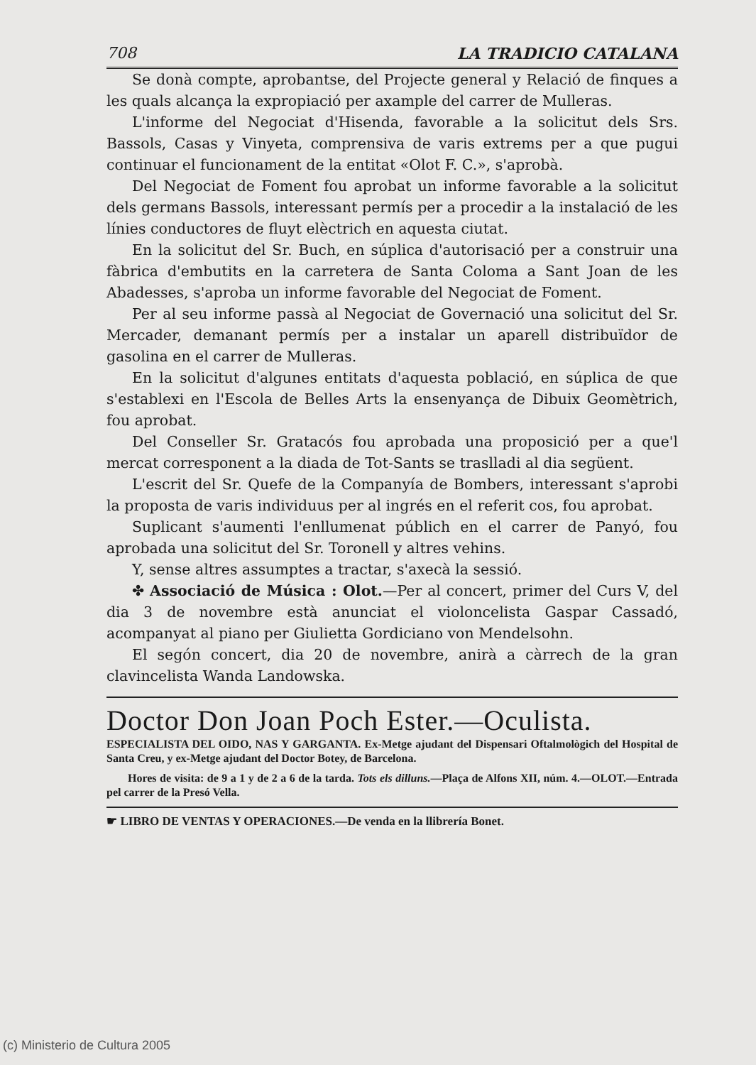708 LA TRADICIO CATALANA
Se donà compte, aprobantse, del Projecte general y Relació de finques a les quals alcança la expropiació per axample del carrer de Mulleras.
L'informe del Negociat d'Hisenda, favorable a la solicitut dels Srs. Bassols, Casas y Vinyeta, comprensiva de varis extrems per a que pugui continuar el funcionament de la entitat «Olot F. C.», s'aprobà.
Del Negociat de Foment fou aprobat un informe favorable a la solicitut dels germans Bassols, interessant permís per a procedir a la instalació de les línies conductores de fluyt elèctrich en aquesta ciutat.
En la solicitut del Sr. Buch, en súplica d'autorisació per a construir una fàbrica d'embutits en la carretera de Santa Coloma a Sant Joan de les Abadesses, s'aproba un informe favorable del Negociat de Foment.
Per al seu informe passà al Negociat de Governació una solicitut del Sr. Mercader, demanant permís per a instalar un aparell distribuïdor de gasolina en el carrer de Mulleras.
En la solicitut d'algunes entitats d'aquesta població, en súplica de que s'establexi en l'Escola de Belles Arts la ensenyança de Dibuix Geomètrich, fou aprobat.
Del Conseller Sr. Gratacós fou aprobada una proposició per a que'l mercat corresponent a la diada de Tot-Sants se traslladi al dia següent.
L'escrit del Sr. Quefe de la Companyía de Bombers, interessant s'aprobi la proposta de varis individuus per al ingrés en el referit cos, fou aprobat.
Suplicant s'aumenti l'enllumenat públich en el carrer de Panyó, fou aprobada una solicitut del Sr. Toronell y altres vehins.
Y, sense altres assumptes a tractar, s'axecà la sessió.
✤ Associació de Música : Olot.—Per al concert, primer del Curs V, del dia 3 de novembre està anunciat el violoncelista Gaspar Cassadó, acompanyat al piano per Giulietta Gordiciano von Mendelsohn.
El segón concert, dia 20 de novembre, anirà a càrrech de la gran clavincelista Wanda Landowska.
Doctor Don Joan Poch Ester.—Oculista.
ESPECIALISTA DEL OIDO, NAS Y GARGANTA. Ex-Metge ajudant del Dispensari Oftalmològich del Hospital de Santa Creu, y ex-Metge ajudant del Doctor Botey, de Barcelona.
Hores de visita: de 9 a 1 y de 2 a 6 de la tarda. Tots els dilluns.—Plaça de Alfons XII, núm. 4.—OLOT.—Entrada pel carrer de la Presó Vella.
☛ LIBRO DE VENTAS Y OPERACIONES.—De venda en la llibrería Bonet.
(c) Ministerio de Cultura 2005